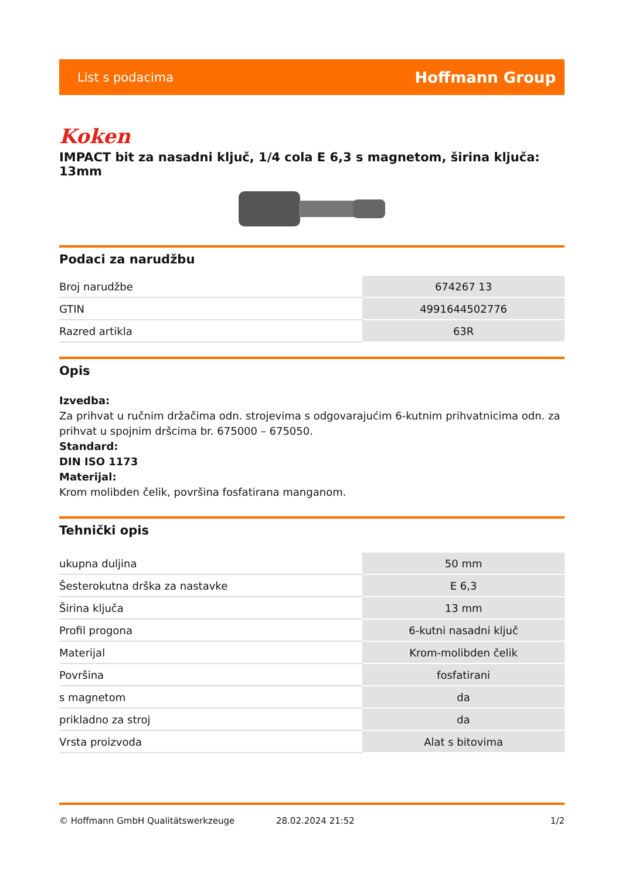List s podacima Hoffmann Group
Koken
IMPACT bit za nasadni ključ, 1/4 cola E 6,3 s magnetom, širina ključa: 13mm
Podaci za narudžbu
| Broj narudžbe | 674267 13 |
| GTIN | 4991644502776 |
| Razred artikla | 63R |
Opis
Izvedba:
Za prihvat u ručnim držačima odn. strojevima s odgovarajućim 6-kutnim prihvatnicima odn. za prihvat u spojnim dršcima br. 675000 – 675050.
Standard:
DIN ISO 1173
Materijal:
Krom molibden čelik, površina fosfatirana manganom.
Tehnički opis
| ukupna duljina | 50 mm |
| Šesterokutna drška za nastavke | E 6,3 |
| Širina ključa | 13 mm |
| Profil progona | 6-kutni nasadni ključ |
| Materijal | Krom-molibden čelik |
| Površina | fosfatirani |
| s magnetom | da |
| prikladno za stroj | da |
| Vrsta proizvoda | Alat s bitovima |
© Hoffmann GmbH Qualitätswerkzeuge 28.02.2024 21:52 1/2